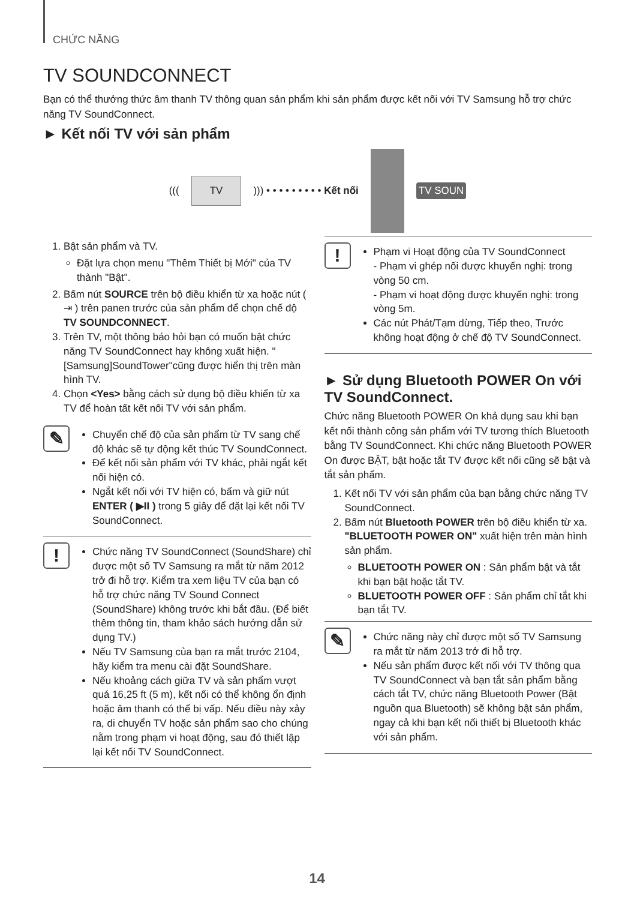CHỨC NĂNG
TV SOUNDCONNECT
Bạn có thể thưởng thức âm thanh TV thông quan sản phẩm khi sản phẩm được kết nối với TV Samsung hỗ trợ chức năng TV SoundConnect.
► Kết nối TV với sản phẩm
(((TV))) • • • • • • • • • Kết nối TV SOUN
1. Bật sản phẩm và TV.
Đặt lựa chọn menu "Thêm Thiết bị Mới" của TV thành "Bật".
2. Bấm nút SOURCE trên bộ điều khiển từ xa hoặc nút ( ⇥ ) trên panen trước của sản phẩm để chọn chế độ TV SOUNDCONNECT.
3. Trên TV, một thông báo hỏi bạn có muốn bật chức năng TV SoundConnect hay không xuất hiện. "[Samsung]SoundTower"cũng được hiển thị trên màn hình TV.
4. Chọn <Yes> bằng cách sử dụng bộ điều khiển từ xa TV để hoàn tất kết nối TV với sản phẩm.
✎
Chuyển chế độ của sản phẩm từ TV sang chế độ khác sẽ tự động kết thúc TV SoundConnect.
Để kết nối sản phẩm với TV khác, phải ngắt kết nối hiện có.
Ngắt kết nối với TV hiện có, bấm và giữ nút ENTER ( ▶II ) trong 5 giây để đặt lại kết nối TV SoundConnect.
!
Chức năng TV SoundConnect (SoundShare) chỉ được một số TV Samsung ra mắt từ năm 2012 trở đi hỗ trợ. Kiểm tra xem liệu TV của bạn có hỗ trợ chức năng TV Sound Connect (SoundShare) không trước khi bắt đầu. (Để biết thêm thông tin, tham khảo sách hướng dẫn sử dụng TV.)
Nếu TV Samsung của bạn ra mắt trước 2104, hãy kiểm tra menu cài đặt SoundShare.
Nếu khoảng cách giữa TV và sản phẩm vượt quá 16,25 ft (5 m), kết nối có thể không ổn định hoặc âm thanh có thể bị vấp. Nếu điều này xảy ra, di chuyển TV hoặc sản phẩm sao cho chúng nằm trong phạm vi hoạt động, sau đó thiết lập lại kết nối TV SoundConnect.
!
Phạm vi Hoạt động của TV SoundConnect
- Phạm vi ghép nối được khuyến nghị: trong vòng 50 cm.
- Phạm vi hoạt động được khuyến nghị: trong vòng 5m.
Các nút Phát/Tạm dừng, Tiếp theo, Trước không hoạt động ở chế độ TV SoundConnect.
► Sử dụng Bluetooth POWER On với TV SoundConnect.
Chức năng Bluetooth POWER On khả dụng sau khi bạn kết nối thành công sản phẩm với TV tương thích Bluetooth bằng TV SoundConnect. Khi chức năng Bluetooth POWER On được BẬT, bật hoặc tắt TV được kết nối cũng sẽ bật và tắt sản phẩm.
1. Kết nối TV với sản phẩm của bạn bằng chức năng TV SoundConnect.
2. Bấm nút Bluetooth POWER trên bộ điều khiển từ xa. "BLUETOOTH POWER ON" xuất hiện trên màn hình sản phẩm.
BLUETOOTH POWER ON : Sản phẩm bật và tắt khi bạn bật hoặc tắt TV.
BLUETOOTH POWER OFF : Sản phẩm chỉ tắt khi bạn tắt TV.
✎
Chức năng này chỉ được một số TV Samsung ra mắt từ năm 2013 trở đi hỗ trợ.
Nếu sản phẩm được kết nối với TV thông qua TV SoundConnect và bạn tắt sản phẩm bằng cách tắt TV, chức năng Bluetooth Power (Bật nguồn qua Bluetooth) sẽ không bật sản phẩm, ngay cả khi bạn kết nối thiết bị Bluetooth khác với sản phẩm.
14